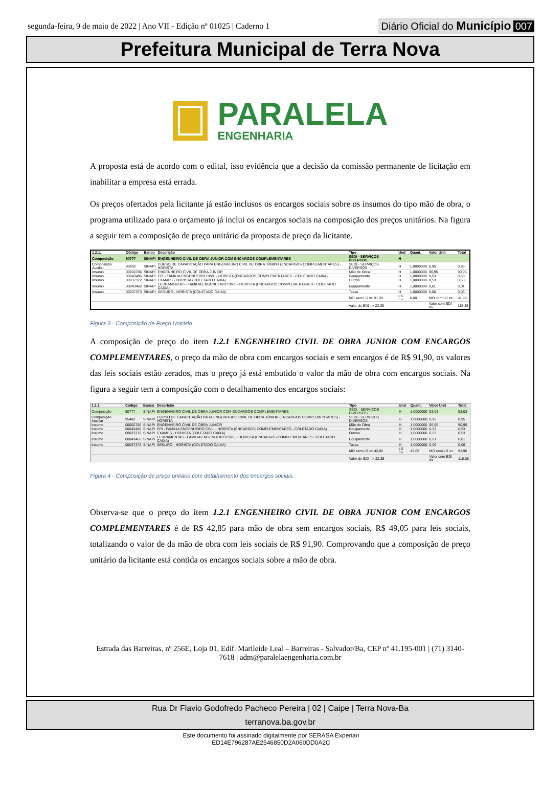segunda-feira, 9 de maio de 2022 | Ano VII - Edição nº 01025 | Caderno 1
Diário Oficial do Município 007
Prefeitura Municipal de Terra Nova
PARALELA
ENGENHARIA
A proposta está de acordo com o edital, isso evidência que a decisão da comissão permanente de licitação em inabilitar a empresa está errada.
Os preços ofertados pela licitante já estão inclusos os encargos sociais sobre os insumos do tipo mão de obra, o programa utilizado para o orçamento já inclui os encargos sociais na composição dos preços unitários. Na figura a seguir tem a composição de preço unitário da proposta de preço da licitante.
| 1.2.1. | Código | Banco | Descrição | Tipo | Und | Quant. | Valor Unit | Total |
| --- | --- | --- | --- | --- | --- | --- | --- | --- |
| Composição | 90777 | SINAPI | ENGENHEIRO CIVIL DE OBRA JUNIOR COM ENCARGOS COMPLEMENTARES | SEDI - SERVIÇOS DIVERSOS | H | | | |
| Composição Auxiliar | 95402 | SINAPI | CURSO DE CAPACITAÇÃO PARA ENGENHEIRO CIVIL DE OBRA JÚNIOR (ENCARGOS COMPLEMENTARES) - HORISTA | SEDI - SERVIÇOS DIVERSOS | H | 1,0000000 | 0,95 | 0,95 |
| Insumo | 00002706 | SINAPI | ENGENHEIRO CIVIL DE OBRA JUNIOR | Mão de Obra | H | 1,0000000 | 90,95 | 90,95 |
| Insumo | 00043486 | SINAPI | EPI - FAMILIA ENGENHEIRO CIVIL - HORISTA (ENCARGOS COMPLEMENTARES - COLETADO CAIXA) | Equipamento | H | 1,0000000 | 0,53 | 0,53 |
| Insumo | 00037372 | SINAPI | EXAMES - HORISTA (COLETADO CAIXA) | Outros | H | 1,0000000 | 0,53 | 0,53 |
| Insumo | 00043462 | SINAPI | FERRAMENTAS - FAMILIA ENGENHEIRO CIVIL - HORISTA (ENCARGOS COMPLEMENTARES - COLETADO CAIXA) | Equipamento | H | 1,0000000 | 0,01 | 0,01 |
| Insumo | 00037373 | SINAPI | SEGURO - HORISTA (COLETADO CAIXA) | Taxas | H | 1,0000000 | 0,06 | 0,06 |
| | | | | MO sem LS => 91,90 | LS => | 0,00 | MO com LS => | 91,90 |
| | | | | Valor do BDI => 22,35 | | | Valor com BDI => | 115,38 |
Figura 3 - Composição de Preço Unitário
A composição de preço do item 1.2.1 ENGENHEIRO CIVIL DE OBRA JUNIOR COM ENCARGOS COMPLEMENTARES, o preço da mão de obra com encargos sociais e sem encargos é de R$ 91,90, os valores das leis sociais estão zerados, mas o preço já está embutido o valor da mão de obra com encargos sociais. Na figura a seguir tem a composição com o detalhamento dos encargos sociais:
| 1.2.1. | Código | Banco | Descrição | Tipo | Und | Quant. | Valor Unit | Total |
| --- | --- | --- | --- | --- | --- | --- | --- | --- |
| Composição | 90777 | SINAPI | ENGENHEIRO CIVIL DE OBRA JUNIOR COM ENCARGOS COMPLEMENTARES | SEDI - SERVIÇOS DIVERSOS | H | 1,0000000 | 93,03 | 93,03 |
| Composição Auxiliar | 95402 | SINAPI | CURSO DE CAPACITAÇÃO PARA ENGENHEIRO CIVIL DE OBRA JÚNIOR (ENCARGOS COMPLEMENTARES) - HORISTA | SEDI - SERVIÇOS DIVERSOS | H | 1,0000000 | 0,95 | 0,95 |
| Insumo | 00002706 | SINAPI | ENGENHEIRO CIVIL DE OBRA JUNIOR | Mão de Obra | H | 1,0000000 | 90,95 | 90,95 |
| Insumo | 00043486 | SINAPI | EPI - FAMILIA ENGENHEIRO CIVIL - HORISTA (ENCARGOS COMPLEMENTARES - COLETADO CAIXA) | Equipamento | H | 1,0000000 | 0,53 | 0,53 |
| Insumo | 00037372 | SINAPI | EXAMES - HORISTA (COLETADO CAIXA) | Outros | H | 1,0000000 | 0,53 | 0,53 |
| Insumo | 00043462 | SINAPI | FERRAMENTAS - FAMILIA ENGENHEIRO CIVIL - HORISTA (ENCARGOS COMPLEMENTARES - COLETADO CAIXA) | Equipamento | H | 1,0000000 | 0,01 | 0,01 |
| Insumo | 00037373 | SINAPI | SEGURO - HORISTA (COLETADO CAIXA) | Taxas | H | 1,0000000 | 0,06 | 0,06 |
| | | | | MO sem LS => 42,85 | LS => | 49,05 | MO com LS => | 91,90 |
| | | | | Valor do BDI => 22,35 | | | Valor com BDI => | 115,38 |
Figura 4 - Composição de preço unitário com detalhamento dos encargos sociais.
Observa-se que o preço do item 1.2.1 ENGENHEIRO CIVIL DE OBRA JUNIOR COM ENCARGOS COMPLEMENTARES é de R$ 42,85 para mão de obra sem encargos sociais, R$ 49,05 para leis sociais, totalizando o valor de da mão de obra com leis sociais de R$ 91,90. Comprovando que a composição de preço unitário da licitante está contida os encargos sociais sobre a mão de obra.
Estrada das Barreiras, nº 256E, Loja 01, Edif. Marileide Leal – Barreiras - Salvador/Ba, CEP nº 41.195-001 | (71) 3140-7618 | adm@paralelaengenharia.com.br
Rua Dr Flavio Godofredo Pacheco Pereira | 02 | Caipe | Terra Nova-Ba
terranova.ba.gov.br
Este documento foi assinado digitalmente por SERASA Experian
ED14E796287AE2546850D2A060DD0A2C